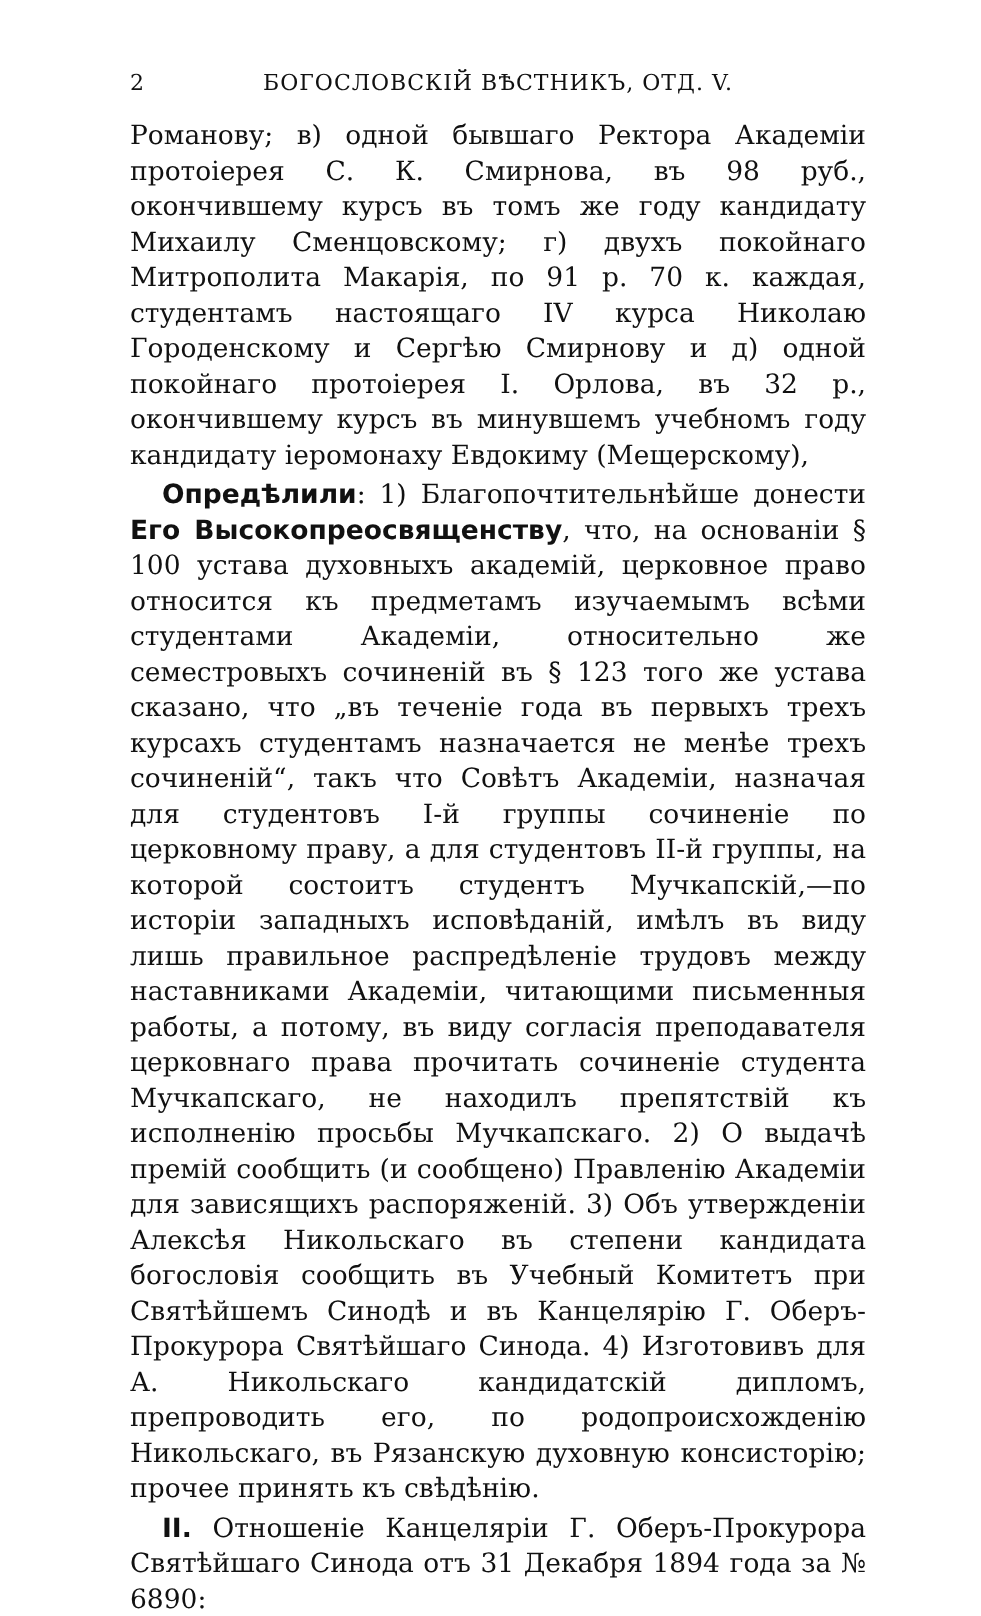2 БОГОСЛОВСКІЙ ВѢСТНИКЪ, ОТД. V.
Романову; в) одной бывшаго Ректора Академіи протоіерея С. К. Смирнова, въ 98 руб., окончившему курсъ въ томъ же году кандидату Михаилу Сменцовскому; г) двухъ покойнаго Митрополита Макарія, по 91 р. 70 к. каждая, студентамъ настоящаго IV курса Николаю Городенскому и Сергѣю Смирнову и д) одной покойнаго протоіерея І. Орлова, въ 32 р., окончившему курсъ въ минувшемъ учебномъ году кандидату іеромонаху Евдокиму (Мещерскому),
Опредѣлили: 1) Благопочтительнѣйше донести Его Высокопреосвященству, что, на основаніи § 100 устава духовныхъ академій, церковное право относится къ предметамъ изучаемымъ всѣми студентами Академіи, относительно же семестровыхъ сочиненій въ § 123 того же устава сказано, что „въ теченіе года въ первыхъ трехъ курсахъ студентамъ назначается не менѣе трехъ сочиненій“, такъ что Совѣтъ Академіи, назначая для студентовъ І-й группы сочиненіе по церковному праву, а для студентовъ ІІ-й группы, на которой состоитъ студентъ Мучкапскій,—по исторіи западныхъ исповѣданій, имѣлъ въ виду лишь правильное распредѣленіе трудовъ между наставниками Академіи, читающими письменныя работы, а потому, въ виду согласія преподавателя церковнаго права прочитать сочиненіе студента Мучкапскаго, не находилъ препятствій къ исполненію просьбы Мучкапскаго. 2) О выдачѣ премій сообщить (и сообщено) Правленію Академіи для зависящихъ распоряженій. 3) Объ утвержденіи Алексѣя Никольскаго въ степени кандидата богословія сообщить въ Учебный Комитетъ при Святѣйшемъ Синодѣ и въ Канцелярію Г. Оберъ-Прокурора Святѣйшаго Синода. 4) Изготовивъ для А. Никольскаго кандидатскій дипломъ, препроводить его, по родопроисхожденію Никольскаго, въ Рязанскую духовную консисторію; прочее принять къ свѣдѣнію.
II. Отношеніе Канцеляріи Г. Оберъ-Прокурора Святѣйшаго Синода отъ 31 Декабря 1894 года за № 6890: